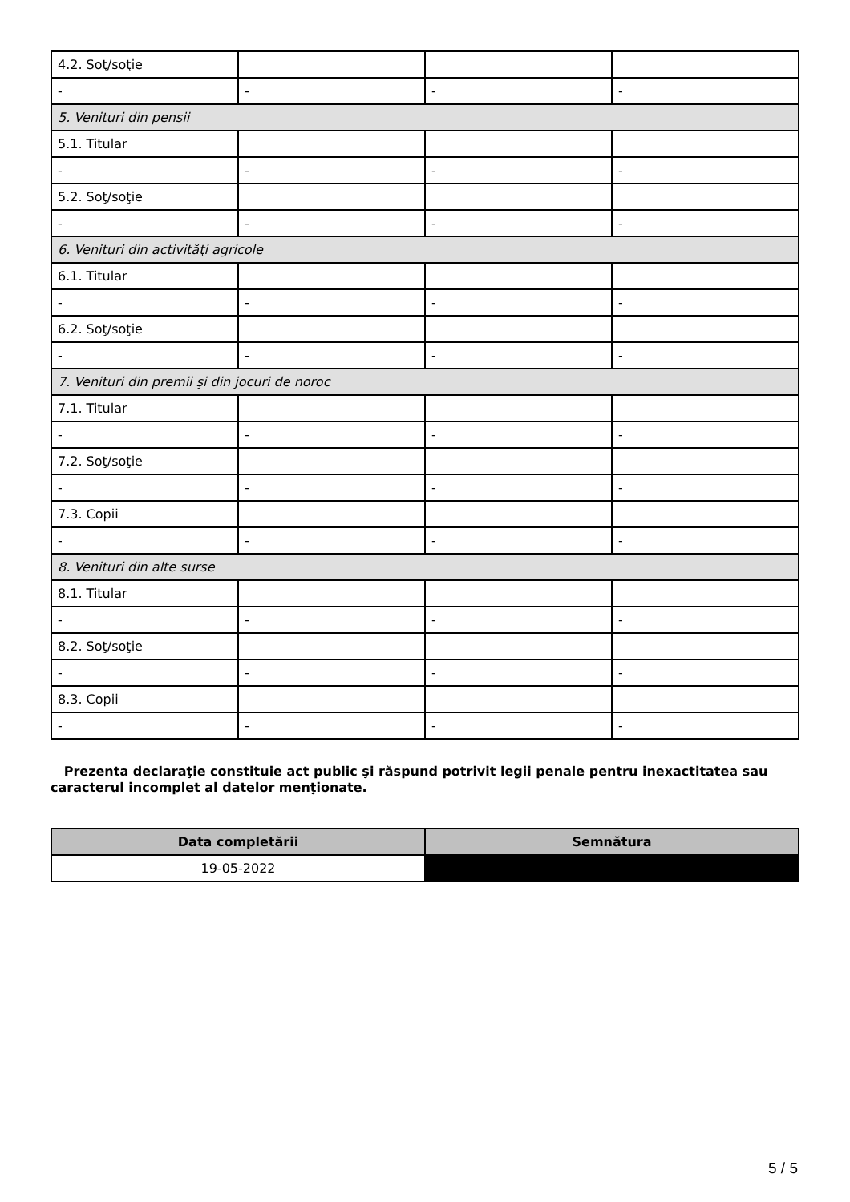| 4.2. Soţ/soţie | | | |
| - | - | - | - |
| 5. Venituri din pensii | | | |
| 5.1. Titular | | | |
| - | - | - | - |
| 5.2. Soţ/soţie | | | |
| - | - | - | - |
| 6. Venituri din activităţi agricole | | | |
| 6.1. Titular | | | |
| - | - | - | - |
| 6.2. Soţ/soţie | | | |
| - | - | - | - |
| 7. Venituri din premii şi din jocuri de noroc | | | |
| 7.1. Titular | | | |
| - | - | - | - |
| 7.2. Soţ/soţie | | | |
| - | - | - | - |
| 7.3. Copii | | | |
| - | - | - | - |
| 8. Venituri din alte surse | | | |
| 8.1. Titular | | | |
| - | - | - | - |
| 8.2. Soţ/soţie | | | |
| - | - | - | - |
| 8.3. Copii | | | |
| - | - | - | - |
Prezenta declaraţie constituie act public şi răspund potrivit legii penale pentru inexactitatea sau caracterul incomplet al datelor menţionate.
| Data completării | Semnătura |
| --- | --- |
| 19-05-2022 | |
5 / 5